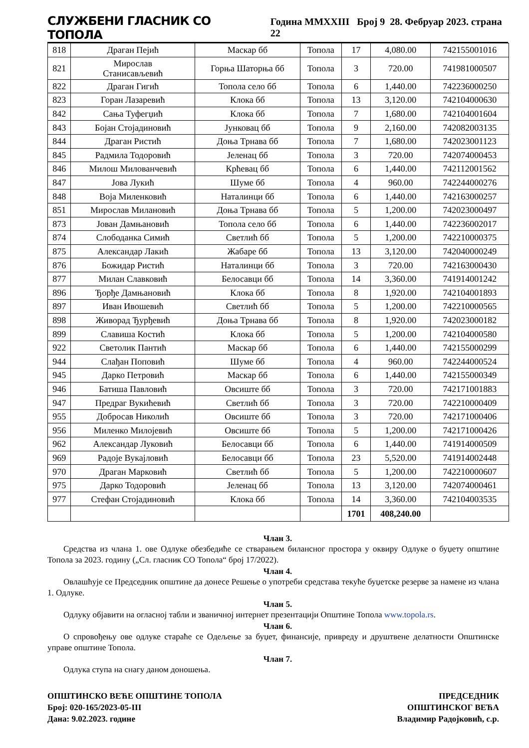СЛУЖБЕНИ ГЛАСНИК СО ТОПОЛА Година MMXXIII Број 9 28. Фебруар 2023. страна 22
| 818 | Драган Пејић | Маскар бб | Топола | 17 | 4,080.00 | 742155001016 |
| 821 | Мирослав Станисављевић | Горња Шаторња бб | Топола | 3 | 720.00 | 741981000507 |
| 822 | Драган Гигић | Топола село бб | Топола | 6 | 1,440.00 | 742236000250 |
| 823 | Горан Лазаревић | Клока бб | Топола | 13 | 3,120.00 | 742104000630 |
| 842 | Сања Туфегџић | Клока бб | Топола | 7 | 1,680.00 | 742104001604 |
| 843 | Бојан Стојадиновић | Јунковац бб | Топола | 9 | 2,160.00 | 742082003135 |
| 844 | Драган Ристић | Доња Трнава бб | Топола | 7 | 1,680.00 | 742023001123 |
| 845 | Радмила Тодоровић | Јеленац бб | Топола | 3 | 720.00 | 742074000453 |
| 846 | Милош Милованчевић | Крћевац бб | Топола | 6 | 1,440.00 | 742112001562 |
| 847 | Јова Лукић | Шуме бб | Топола | 4 | 960.00 | 742244000276 |
| 848 | Воја Миленковић | Наталинци бб | Топола | 6 | 1,440.00 | 742163000257 |
| 851 | Мирослав Милановић | Доња Трнава бб | Топола | 5 | 1,200.00 | 742023000497 |
| 873 | Јован Дамњановић | Топола село бб | Топола | 6 | 1,440.00 | 742236002017 |
| 874 | Слободанка Симић | Светлић бб | Топола | 5 | 1,200.00 | 742210000375 |
| 875 | Александар Лакић | Жабаре бб | Топола | 13 | 3,120.00 | 742040000249 |
| 876 | Божидар Ристић | Наталинци бб | Топола | 3 | 720.00 | 742163000430 |
| 877 | Милан Славковић | Белосавци бб | Топола | 14 | 3,360.00 | 741914001242 |
| 896 | Ђорђе Дамњановић | Клока бб | Топола | 8 | 1,920.00 | 742104001893 |
| 897 | Иван Ивошевић | Светлић бб | Топола | 5 | 1,200.00 | 742210000565 |
| 898 | Живорад Ђурђевић | Доња Трнава бб | Топола | 8 | 1,920.00 | 742023000182 |
| 899 | Славиша Костић | Клока бб | Топола | 5 | 1,200.00 | 742104000580 |
| 922 | Светолик Пантић | Маскар бб | Топола | 6 | 1,440.00 | 742155000299 |
| 944 | Слађан Поповић | Шуме бб | Топола | 4 | 960.00 | 742244000524 |
| 945 | Дарко Петровић | Маскар бб | Топола | 6 | 1,440.00 | 742155000349 |
| 946 | Батиша Павловић | Овсиште бб | Топола | 3 | 720.00 | 742171001883 |
| 947 | Предраг Вукићевић | Светлић бб | Топола | 3 | 720.00 | 742210000409 |
| 955 | Добросав Николић | Овсиште бб | Топола | 3 | 720.00 | 742171000406 |
| 956 | Миленко Милојевић | Овсиште бб | Топола | 5 | 1,200.00 | 742171000426 |
| 962 | Александар Луковић | Белосавци бб | Топола | 6 | 1,440.00 | 741914000509 |
| 969 | Радоје Вукајловић | Белосавци бб | Топола | 23 | 5,520.00 | 741914002448 |
| 970 | Драган Марковић | Светлић бб | Топола | 5 | 1,200.00 | 742210000607 |
| 975 | Дарко Тодоровић | Јеленац бб | Топола | 13 | 3,120.00 | 742074000461 |
| 977 | Стефан Стојадиновић | Клока бб | Топола | 14 | 3,360.00 | 742104003535 |
| | | | | 1701 | 408,240.00 | |
Члан 3.
Средства из члана 1. ове Одлуке обезбедиће се стварањем билансног простора у оквиру Одлуке о буџету општине Топола за 2023. годину („Сл. гласник СО Топола“ број 17/2022).
Члан 4.
Овлашћује се Председник општине да донесе Решење о употреби средстава текуће буџетске резерве за намене из члана 1. Одлуке.
Члан 5.
Одлуку објавити на огласној табли и званичној интернет презентацији Општине Топола www.topola.rs.
Члан 6.
О спровођењу ове одлуке стараће се Одељење за буџет, финансије, привреду и друштвене делатности Општинске управе општине Топола.
Члан 7.
Одлука ступа на снагу даном доношења.
ОПШТИНСКО ВЕЋЕ ОПШТИНЕ ТОПОЛА
Број: 020-165/2023-05-III
Дана: 9.02.2023. године
ПРЕДСЕДНИК
ОПШТИНСКОГ ВЕЋА
Владимир Радојковић, с.р.